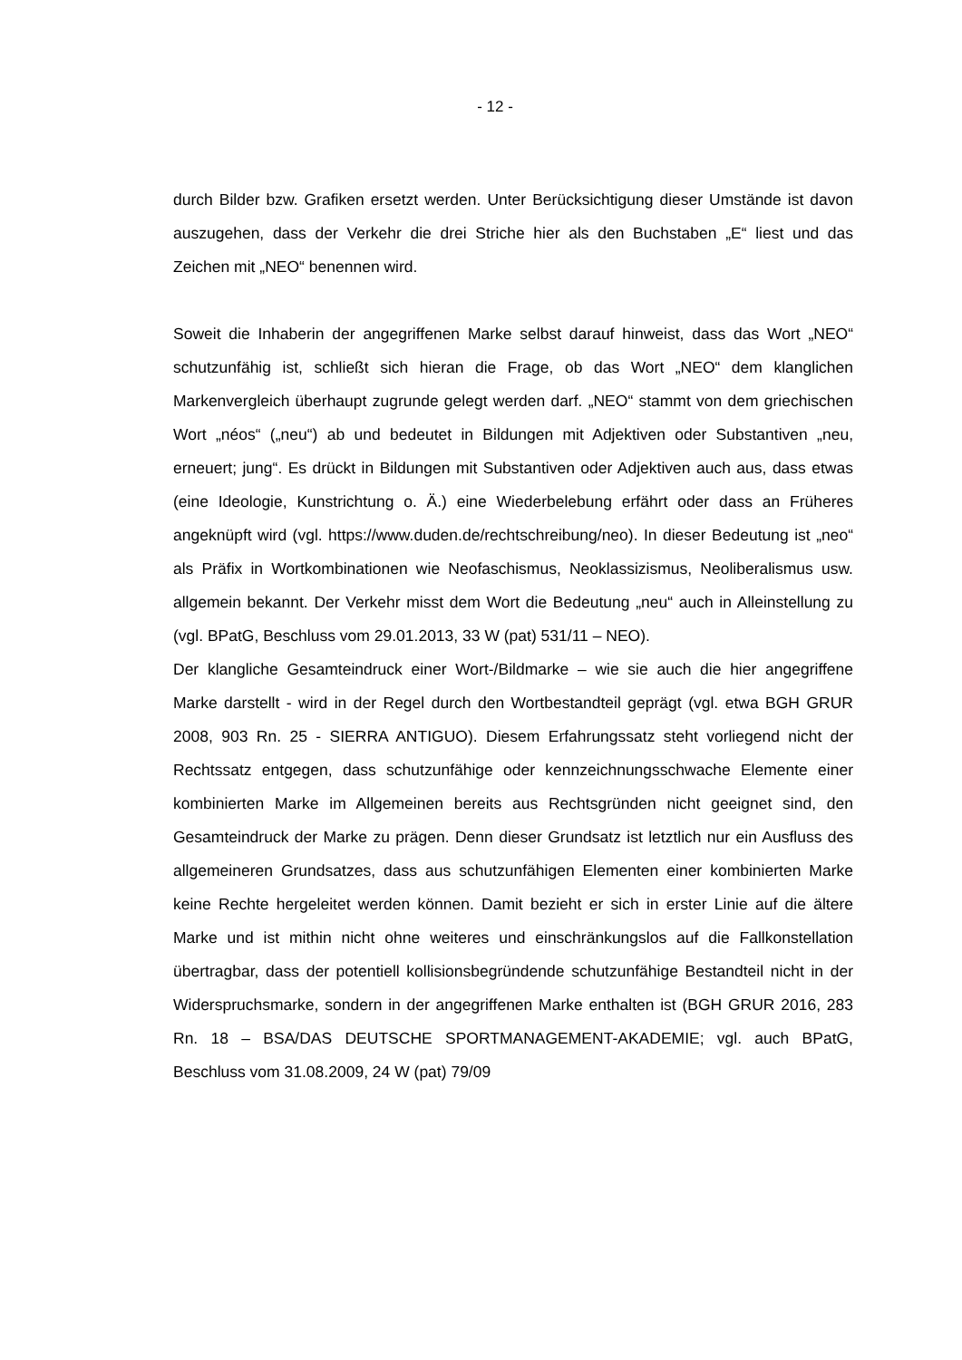- 12 -
durch Bilder bzw. Grafiken ersetzt werden. Unter Berücksichtigung dieser Umstände ist davon auszugehen, dass der Verkehr die drei Striche hier als den Buchstaben „E“ liest und das Zeichen mit „NEO“ benennen wird.
Soweit die Inhaberin der angegriffenen Marke selbst darauf hinweist, dass das Wort „NEO“ schutzunfähig ist, schließt sich hieran die Frage, ob das Wort „NEO“ dem klanglichen Markenvergleich überhaupt zugrunde gelegt werden darf. „NEO“ stammt von dem griechischen Wort „néos“ („neu“) ab und bedeutet in Bildungen mit Adjektiven oder Substantiven „neu, erneuert; jung“. Es drückt in Bildungen mit Substantiven oder Adjektiven auch aus, dass etwas (eine Ideologie, Kunstrichtung o. Ä.) eine Wiederbelebung erfährt oder dass an Früheres angeknüpft wird (vgl. https://www.duden.de/rechtschreibung/neo). In dieser Bedeutung ist „neo“ als Präfix in Wortkombinationen wie Neofaschismus, Neoklassizismus, Neoliberalismus usw. allgemein bekannt. Der Verkehr misst dem Wort die Bedeutung „neu“ auch in Alleinstellung zu (vgl. BPatG, Beschluss vom 29.01.2013, 33 W (pat) 531/11 – NEO).
Der klangliche Gesamteindruck einer Wort-/Bildmarke – wie sie auch die hier angegriffene Marke darstellt - wird in der Regel durch den Wortbestandteil geprägt (vgl. etwa BGH GRUR 2008, 903 Rn. 25 - SIERRA ANTIGUO). Diesem Erfahrungssatz steht vorliegend nicht der Rechtssatz entgegen, dass schutzunfähige oder kennzeichnungsschwache Elemente einer kombinierten Marke im Allgemeinen bereits aus Rechtsgründen nicht geeignet sind, den Gesamteindruck der Marke zu prägen. Denn dieser Grundsatz ist letztlich nur ein Ausfluss des allgemeineren Grundsatzes, dass aus schutzunfähigen Elementen einer kombinierten Marke keine Rechte hergeleitet werden können. Damit bezieht er sich in erster Linie auf die ältere Marke und ist mithin nicht ohne weiteres und einschränkungslos auf die Fallkonstellation übertragbar, dass der potentiell kollisionsbegründende schutzunfähige Bestandteil nicht in der Widerspruchsmarke, sondern in der angegriffenen Marke enthalten ist (BGH GRUR 2016, 283 Rn. 18 – BSA/DAS DEUTSCHE SPORTMANAGEMENT-AKADEMIE; vgl. auch BPatG, Beschluss vom 31.08.2009, 24 W (pat) 79/09